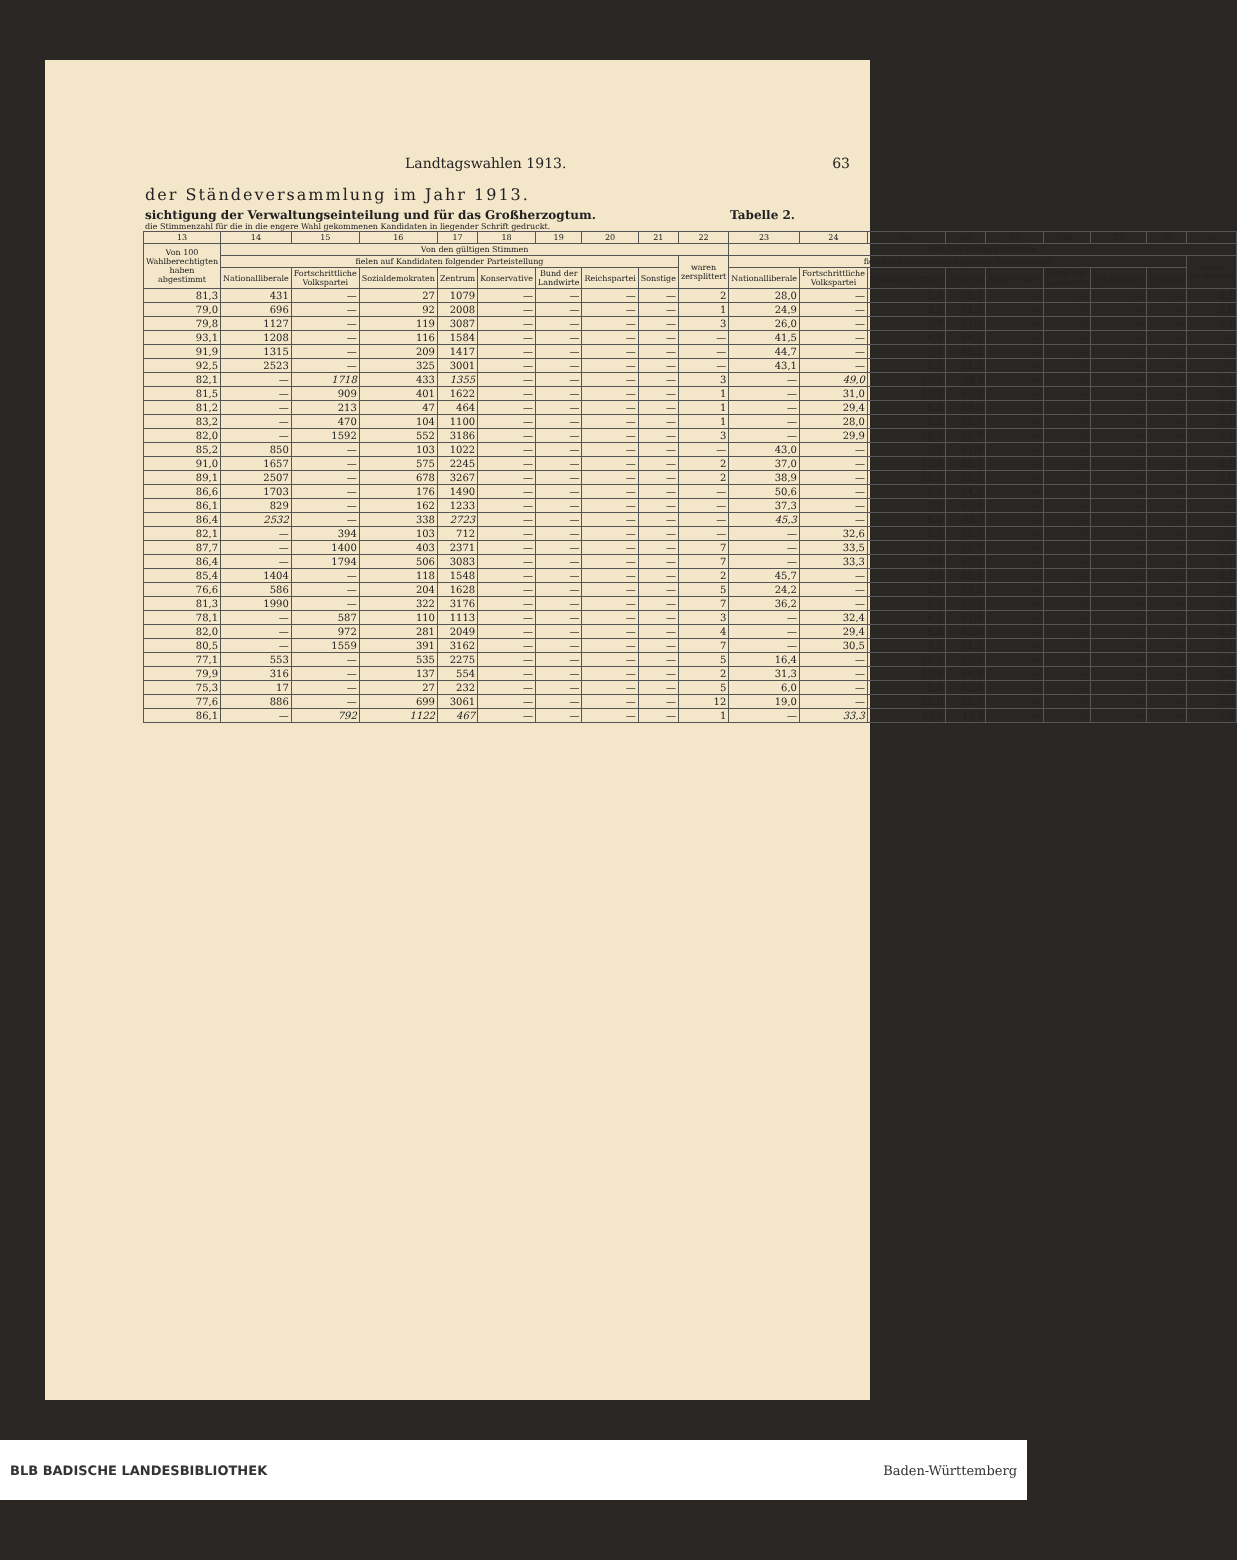Landtagswahlen 1913. 63
der Ständeversammlung im Jahr 1913.
sichtigung der Verwaltungseinteilung und für das Großherzogtum. Tabelle 2.
die Stimmenzahl für die in die engere Wahl gekommenen Kandidaten in liegender Schrift gedruckt.
| 13 | 14 | 15 | 16 | 17 | 18 | 19 | 20 | 21 | 22 | 23 | 24 | 25 | 26 | 27 | 28 | 29 | 30 | 31 |
| --- | --- | --- | --- | --- | --- | --- | --- | --- | --- | --- | --- | --- | --- | --- | --- | --- | --- | --- |
| Von 100 Wahlberechtigten haben abgestimmt | Von den gültigen Stimmen | | | | | | | | | Von 100 gültigen Stimmen | | | | | | | | |
| | fielen auf Kandidaten folgender Parteistellung | | | | | | | | waren zersplittert | fielen auf Kandidaten folgender Parteistellung | | | | | | | | waren zersplittert |
| | Nationalliberale | Fortschrittliche Volkspartei | Sozialdemokraten | Zentrum | Konservative | Bund der Landwirte | Reichspartei | Sonstige | | Nationalliberale | Fortschrittliche Volkspartei | Sozialdemokraten | Zentrum | Konservative | Bund der Landwirte | Reichspartei | Sonstige | |
| 81,3 | 431 | — | 27 | 1079 | — | — | — | — | 2 | 28,0 | — | 1,8 | 70,1 | — | — | — | — | 0,1 |
| 79,0 | 696 | — | 92 | 2008 | — | — | — | — | 1 | 24,9 | — | 3,3 | 71,8 | — | — | — | — | 0,0 |
| 79,8 | 1127 | — | 119 | 3087 | — | — | — | — | 3 | 26,0 | — | 2,7 | 71,2 | — | — | — | — | 0,1 |
| 93,1 | 1208 | — | 116 | 1584 | — | — | — | — | — | 41,5 | — | 4,0 | 54,5 | — | — | — | — | — |
| 91,9 | 1315 | — | 209 | 1417 | — | — | — | — | — | 44,7 | — | 7,1 | 48,2 | — | — | — | — | — |
| 92,5 | 2523 | — | 325 | 3001 | — | — | — | — | — | 43,1 | — | 5,6 | 51,3 | — | — | — | — | — |
| 82,1 | — | 1718 | 433 | 1355 | — | — | — | — | 3 | — | 49,0 | 12,3 | 38,6 | — | — | — | — | 0,1 |
| 81,5 | — | 909 | 401 | 1622 | — | — | — | — | 1 | — | 31,0 | 13,7 | 55,3 | — | — | — | — | 0,0 |
| 81,2 | — | 213 | 47 | 464 | — | — | — | — | 1 | — | 29,4 | 6,5 | 64,0 | — | — | — | — | 0,1 |
| 83,2 | — | 470 | 104 | 1100 | — | — | — | — | 1 | — | 28,0 | 6,2 | 65,7 | — | — | — | — | 0,1 |
| 82,0 | — | 1592 | 552 | 3186 | — | — | — | — | 3 | — | 29,9 | 10,3 | 59,7 | — | — | — | — | 0,1 |
| 85,2 | 850 | — | 103 | 1022 | — | — | — | — | — | 43,0 | — | 5,2 | 51,8 | — | — | — | — | — |
| 91,0 | 1657 | — | 575 | 2245 | — | — | — | — | 2 | 37,0 | — | 12,8 | 50,1 | — | — | — | — | 0,1 |
| 89,1 | 2507 | — | 678 | 3267 | — | — | — | — | 2 | 38,9 | — | 10,5 | 50,6 | — | — | — | — | 0,0 |
| 86,6 | 1703 | — | 176 | 1490 | — | — | — | — | — | 50,6 | — | 5,2 | 44,2 | — | — | — | — | — |
| 86,1 | 829 | — | 162 | 1233 | — | — | — | — | — | 37,3 | — | 7,3 | 55,4 | — | — | — | — | — |
| 86,4 | 2532 | — | 338 | 2723 | — | — | — | — | — | 45,3 | — | 6,0 | 48,7 | — | — | — | — | — |
| 82,1 | — | 394 | 103 | 712 | — | — | — | — | — | — | 32,6 | 8,5 | 58,9 | — | — | — | — | — |
| 87,7 | — | 1400 | 403 | 2371 | — | — | — | — | 7 | — | 33,5 | 9,6 | 56,7 | — | — | — | — | 0,2 |
| 86,4 | — | 1794 | 506 | 3083 | — | — | — | — | 7 | — | 33,3 | 9,4 | 57,2 | — | — | — | — | 0,1 |
| 85,4 | 1404 | — | 118 | 1548 | — | — | — | — | 2 | 45,7 | — | 3,8 | 50,4 | — | — | — | — | 0,1 |
| 76,6 | 586 | — | 204 | 1628 | — | — | — | — | 5 | 24,2 | — | 8,4 | 67,2 | — | — | — | — | 0,2 |
| 81,3 | 1990 | — | 322 | 3176 | — | — | — | — | 7 | 36,2 | — | 5,9 | 57,8 | — | — | — | — | 0,1 |
| 78,1 | — | 587 | 110 | 1113 | — | — | — | — | 3 | — | 32,4 | 6,1 | 61,4 | — | — | — | — | 0,1 |
| 82,0 | — | 972 | 281 | 2049 | — | — | — | — | 4 | — | 29,4 | 8,5 | 62,0 | — | — | — | — | 0,1 |
| 80,5 | — | 1559 | 391 | 3162 | — | — | — | — | 7 | — | 30,5 | 7,6 | 61,8 | — | — | — | — | 0,1 |
| 77,1 | 553 | — | 535 | 2275 | — | — | — | — | 5 | 16,4 | — | 15,9 | 67,5 | — | — | — | — | 0,2 |
| 79,9 | 316 | — | 137 | 554 | — | — | — | — | 2 | 31,3 | — | 13,6 | 54,9 | — | — | — | — | 0,2 |
| 75,3 | 17 | — | 27 | 232 | — | — | — | — | 5 | 6,0 | — | 9,6 | 82,6 | — | — | — | — | 1,8 |
| 77,6 | 886 | — | 699 | 3061 | — | — | — | — | 12 | 19,0 | — | 15,0 | 65,7 | — | — | — | — | 0,3 |
| 86,1 | — | 792 | 1122 | 467 | — | — | — | — | 1 | — | 33,3 | 47,1 | 19,6 | — | — | — | — | 0,0 |
BLB BADISCHE LANDESBIBLIOTHEK Baden-Württemberg